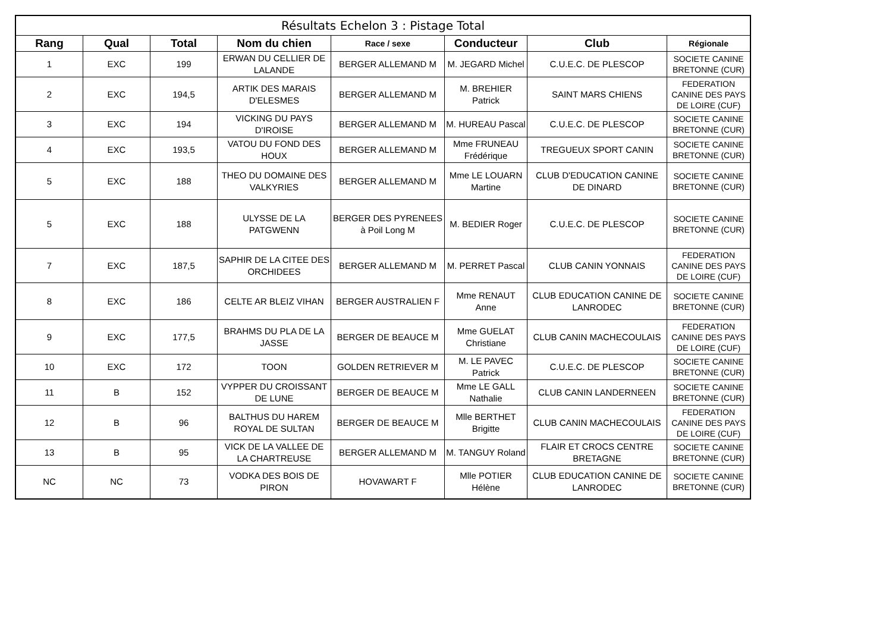| Résultats Echelon 3 : Pistage Total | | | | | | | |
| --- | --- | --- | --- | --- | --- | --- | --- |
| Rang | Qual | Total | Nom du chien | Race / sexe | Conducteur | Club | Régionale |
| 1 | EXC | 199 | ERWAN DU CELLIER DE LALANDE | BERGER ALLEMAND M | M. JEGARD Michel | C.U.E.C. DE PLESCOP | SOCIETE CANINE BRETONNE (CUR) |
| 2 | EXC | 194,5 | ARTIK DES MARAIS D'ELESMES | BERGER ALLEMAND M | M. BREHIER Patrick | SAINT MARS CHIENS | FEDERATION CANINE DES PAYS DE LOIRE (CUF) |
| 3 | EXC | 194 | VICKING DU PAYS D'IROISE | BERGER ALLEMAND M | M. HUREAU Pascal | C.U.E.C. DE PLESCOP | SOCIETE CANINE BRETONNE (CUR) |
| 4 | EXC | 193,5 | VATOU DU FOND DES HOUX | BERGER ALLEMAND M | Mme FRUNEAU Frédérique | TREGUEUX SPORT CANIN | SOCIETE CANINE BRETONNE (CUR) |
| 5 | EXC | 188 | THEO DU DOMAINE DES VALKYRIES | BERGER ALLEMAND M | Mme LE LOUARN Martine | CLUB D'EDUCATION CANINE DE DINARD | SOCIETE CANINE BRETONNE (CUR) |
| 5 | EXC | 188 | ULYSSE DE LA PATGWENN | BERGER DES PYRENEES à Poil Long M | M. BEDIER Roger | C.U.E.C. DE PLESCOP | SOCIETE CANINE BRETONNE (CUR) |
| 7 | EXC | 187,5 | SAPHIR DE LA CITEE DES ORCHIDEES | BERGER ALLEMAND M | M. PERRET Pascal | CLUB CANIN YONNAIS | FEDERATION CANINE DES PAYS DE LOIRE (CUF) |
| 8 | EXC | 186 | CELTE AR BLEIZ VIHAN | BERGER AUSTRALIEN F | Mme RENAUT Anne | CLUB EDUCATION CANINE DE LANRODEC | SOCIETE CANINE BRETONNE (CUR) |
| 9 | EXC | 177,5 | BRAHMS DU PLA DE LA JASSE | BERGER DE BEAUCE M | Mme GUELAT Christiane | CLUB CANIN MACHECOULAIS | FEDERATION CANINE DES PAYS DE LOIRE (CUF) |
| 10 | EXC | 172 | TOON | GOLDEN RETRIEVER M | M. LE PAVEC Patrick | C.U.E.C. DE PLESCOP | SOCIETE CANINE BRETONNE (CUR) |
| 11 | B | 152 | VYPPER DU CROISSANT DE LUNE | BERGER DE BEAUCE M | Mme LE GALL Nathalie | CLUB CANIN LANDERNEEN | SOCIETE CANINE BRETONNE (CUR) |
| 12 | B | 96 | BALTHUS DU HAREM ROYAL DE SULTAN | BERGER DE BEAUCE M | Mlle BERTHET Brigitte | CLUB CANIN MACHECOULAIS | FEDERATION CANINE DES PAYS DE LOIRE (CUF) |
| 13 | B | 95 | VICK DE LA VALLEE DE LA CHARTREUSE | BERGER ALLEMAND M | M. TANGUY Roland | FLAIR ET CROCS CENTRE BRETAGNE | SOCIETE CANINE BRETONNE (CUR) |
| NC | NC | 73 | VODKA DES BOIS DE PIRON | HOVAWART F | Mlle POTIER Hélène | CLUB EDUCATION CANINE DE LANRODEC | SOCIETE CANINE BRETONNE (CUR) |